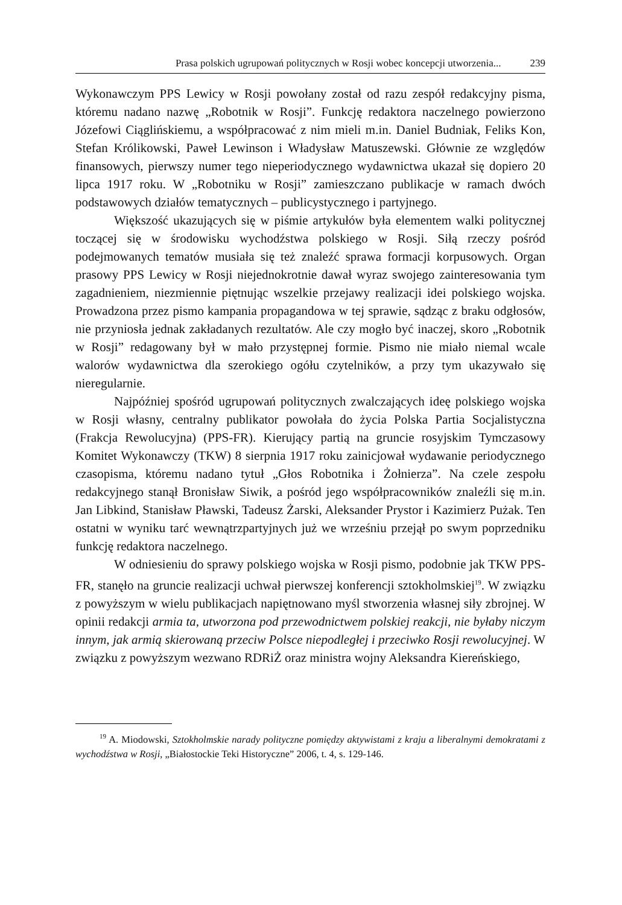Prasa polskich ugrupowań politycznych w Rosji wobec koncepcji utworzenia... 239
Wykonawczym PPS Lewicy w Rosji powołany został od razu zespół redakcyjny pisma, któremu nadano nazwę „Robotnik w Rosji”. Funkcję redaktora naczelnego powierzono Józefowi Ciąglińskiemu, a współpracować z nim mieli m.in. Daniel Budniak, Feliks Kon, Stefan Królikowski, Paweł Lewinson i Władysław Matuszewski. Głównie ze względów finansowych, pierwszy numer tego nieperiodycznego wydawnictwa ukazał się dopiero 20 lipca 1917 roku. W „Robotniku w Rosji” zamieszczano publikacje w ramach dwóch podstawowych działów tematycznych – publicystycznego i partyjnego.
Większość ukazujących się w piśmie artykułów była elementem walki politycznej toczącej się w środowisku wychodźstwa polskiego w Rosji. Siłą rzeczy pośród podejmowanych tematów musiała się też znaleźć sprawa formacji korpusowych. Organ prasowy PPS Lewicy w Rosji niejednokrotnie dawał wyraz swojego zainteresowania tym zagadnieniem, niezmiennie piętnując wszelkie przejawy realizacji idei polskiego wojska. Prowadzona przez pismo kampania propagandowa w tej sprawie, sądząc z braku odgłosów, nie przyniosła jednak zakładanych rezultatów. Ale czy mogło być inaczej, skoro „Robotnik w Rosji” redagowany był w mało przystępnej formie. Pismo nie miało niemal wcale walorów wydawnictwa dla szerokiego ogółu czytelników, a przy tym ukazywało się nieregularnie.
Najpóźniej spośród ugrupowań politycznych zwalczających ideę polskiego wojska w Rosji własny, centralny publikator powołała do życia Polska Partia Socjalistyczna (Frakcja Rewolucyjna) (PPS-FR). Kierujący partią na gruncie rosyjskim Tymczasowy Komitet Wykonawczy (TKW) 8 sierpnia 1917 roku zainicjował wydawanie periodycznego czasopisma, któremu nadano tytuł „Głos Robotnika i Żołnierza”. Na czele zespołu redakcyjnego stanął Bronisław Siwik, a pośród jego współpracowników znaleźli się m.in. Jan Libkind, Stanisław Pławski, Tadeusz Żarski, Aleksander Prystor i Kazimierz Pużak. Ten ostatni w wyniku tarć wewnątrzpartyjnych już we wrześniu przejął po swym poprzedniku funkcję redaktora naczelnego.
W odniesieniu do sprawy polskiego wojska w Rosji pismo, podobnie jak TKW PPS-FR, stanęło na gruncie realizacji uchwał pierwszej konferencji sztokholmskiej<sup>19</sup>. W związku z powyższym w wielu publikacjach napiętnowano myśl stworzenia własnej siły zbrojnej. W opinii redakcji armia ta, utworzona pod przewodnictwem polskiej reakcji, nie byłaby niczym innym, jak armią skierowaną przeciw Polsce niepodległej i przeciwko Rosji rewolucyjnej. W związku z powyższym wezwano RDRiŻ oraz ministra wojny Aleksandra Kiereńskiego,
<sup>19</sup> A. Miodowski, Sztokholmskie narady polityczne pomiędzy aktywistami z kraju a liberalnymi demokratami z wychodźstwa w Rosji, „Białostockie Teki Historyczne” 2006, t. 4, s. 129-146.